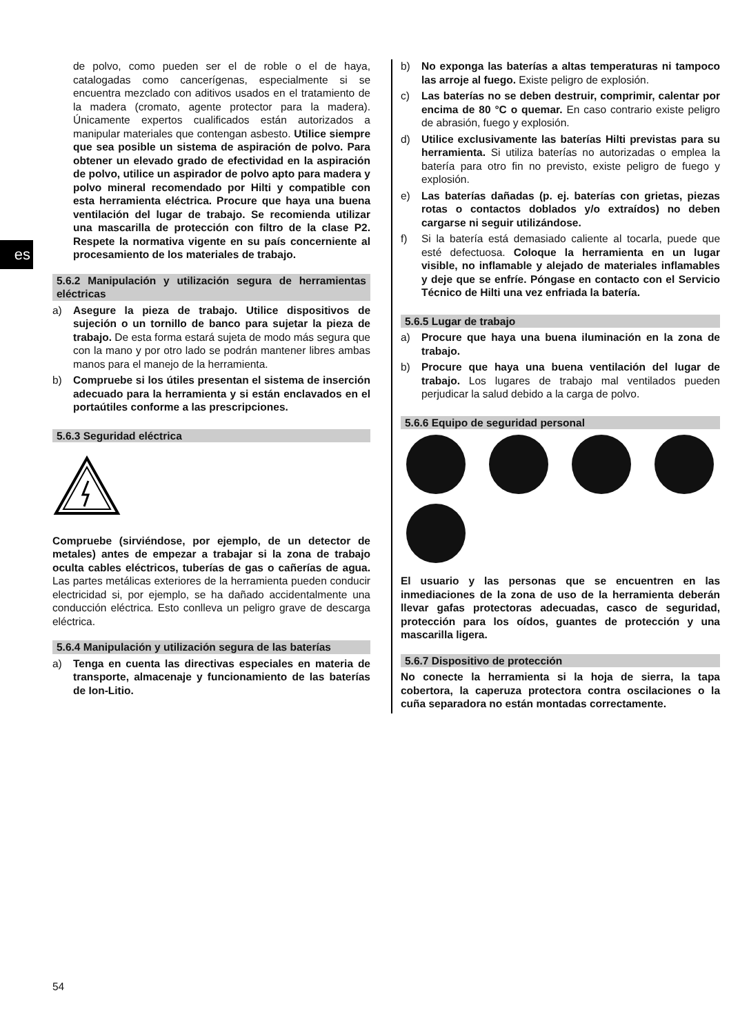es
de polvo, como pueden ser el de roble o el de haya, catalogadas como cancerígenas, especialmente si se encuentra mezclado con aditivos usados en el tratamiento de la madera (cromato, agente protector para la madera). Únicamente expertos cualificados están autorizados a manipular materiales que contengan asbesto. Utilice siempre que sea posible un sistema de aspiración de polvo. Para obtener un elevado grado de efectividad en la aspiración de polvo, utilice un aspirador de polvo apto para madera y polvo mineral recomendado por Hilti y compatible con esta herramienta eléctrica. Procure que haya una buena ventilación del lugar de trabajo. Se recomienda utilizar una mascarilla de protección con filtro de la clase P2. Respete la normativa vigente en su país concerniente al procesamiento de los materiales de trabajo.
5.6.2 Manipulación y utilización segura de herramientas eléctricas
a) Asegure la pieza de trabajo. Utilice dispositivos de sujeción o un tornillo de banco para sujetar la pieza de trabajo. De esta forma estará sujeta de modo más segura que con la mano y por otro lado se podrán mantener libres ambas manos para el manejo de la herramienta.
b) Compruebe si los útiles presentan el sistema de inserción adecuado para la herramienta y si están enclavados en el portaútiles conforme a las prescripciones.
5.6.3 Seguridad eléctrica
Compruebe (sirviéndose, por ejemplo, de un detector de metales) antes de empezar a trabajar si la zona de trabajo oculta cables eléctricos, tuberías de gas o cañerías de agua. Las partes metálicas exteriores de la herramienta pueden conducir electricidad si, por ejemplo, se ha dañado accidentalmente una conducción eléctrica. Esto conlleva un peligro grave de descarga eléctrica.
5.6.4 Manipulación y utilización segura de las baterías
a) Tenga en cuenta las directivas especiales en materia de transporte, almacenaje y funcionamiento de las baterías de Ion-Litio.
b) No exponga las baterías a altas temperaturas ni tampoco las arroje al fuego. Existe peligro de explosión.
c) Las baterías no se deben destruir, comprimir, calentar por encima de 80 °C o quemar. En caso contrario existe peligro de abrasión, fuego y explosión.
d) Utilice exclusivamente las baterías Hilti previstas para su herramienta. Si utiliza baterías no autorizadas o emplea la batería para otro fin no previsto, existe peligro de fuego y explosión.
e) Las baterías dañadas (p. ej. baterías con grietas, piezas rotas o contactos doblados y/o extraídos) no deben cargarse ni seguir utilizándose.
f) Si la batería está demasiado caliente al tocarla, puede que esté defectuosa. Coloque la herramienta en un lugar visible, no inflamable y alejado de materiales inflamables y deje que se enfríe. Póngase en contacto con el Servicio Técnico de Hilti una vez enfriada la batería.
5.6.5 Lugar de trabajo
a) Procure que haya una buena iluminación en la zona de trabajo.
b) Procure que haya una buena ventilación del lugar de trabajo. Los lugares de trabajo mal ventilados pueden perjudicar la salud debido a la carga de polvo.
5.6.6 Equipo de seguridad personal
El usuario y las personas que se encuentren en las inmediaciones de la zona de uso de la herramienta deberán llevar gafas protectoras adecuadas, casco de seguridad, protección para los oídos, guantes de protección y una mascarilla ligera.
5.6.7 Dispositivo de protección
No conecte la herramienta si la hoja de sierra, la tapa cobertora, la caperuza protectora contra oscilaciones o la cuña separadora no están montadas correctamente.
54